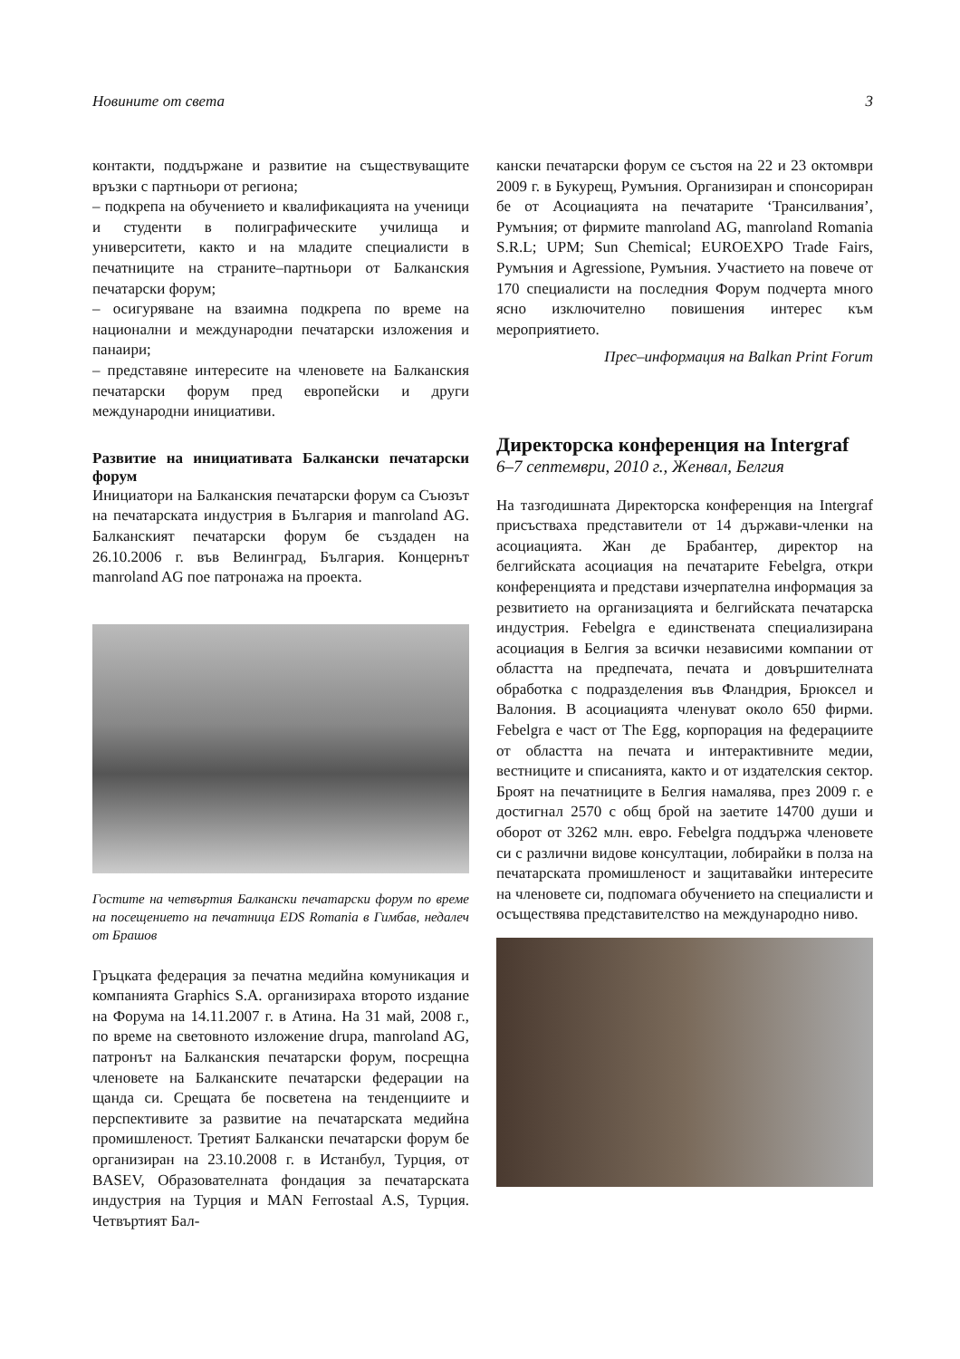Новините от света 3
контакти, поддържане и развитие на съществуващите връзки с партньори от региона;
– подкрепа на обучението и квалификацията на ученици и студенти в полиграфическите училища и университети, както и на младите специалисти в печатниците на страните–партньори от Балканския печатарски форум;
– осигуряване на взаимна подкрепа по време на национални и международни печатарски изложения и панаири;
– представяне интересите на членовете на Балканския печатарски форум пред европейски и други международни инициативи.
Развитие на инициативата Балкански печатарски форум
Инициатори на Балканския печатарски форум са Съюзът на печатарската индустрия в България и manroland AG. Балканският печатарски форум бе създаден на 26.10.2006 г. във Велинград, България. Концернът manroland AG пое патронажа на проекта.
Гостите на четвъртия Балкански печатарски форум по време на посещението на печатница EDS Romania в Гимбав, недалеч от Брашов
Гръцката федерация за печатна медийна комуникация и компанията Graphics S.A. организираха второто издание на Форума на 14.11.2007 г. в Атина. На 31 май, 2008 г., по време на световното изложение drupa, manroland AG, патронът на Балканския печатарски форум, посрещна членовете на Балканските печатарски федерации на щанда си. Срещата бе посветена на тенденциите и перспективите за развитие на печатарската медийна промишленост. Третият Балкански печатарски форум бе организиран на 23.10.2008 г. в Истанбул, Турция, от BASEV, Образователната фондация за печатарската индустрия на Турция и MAN Ferrostaal A.S, Турция. Четвъртият Бал-
кански печатарски форум се състоя на 22 и 23 октомври 2009 г. в Букурещ, Румъния. Организиран и спонсориран бе от Асоциацията на печатарите ‘Трансилвания’, Румъния; от фирмите manroland AG, manroland Romania S.R.L; UPM; Sun Chemical; EUROEXPO Trade Fairs, Румъния и Agressione, Румъния. Участието на повече от 170 специалисти на последния Форум подчерта много ясно изключително повишения интерес към мероприятието.
Прес–информация на Balkan Print Forum
Директорска конференция на Intergraf
6–7 септември, 2010 г., Женвал, Белгия
На тазгодишната Директорска конференция на Intergraf присъстваха представители от 14 държави-членки на асоциацията. Жан де Брабантер, директор на белгийската асоциация на печатарите Febelgra, откри конференцията и представи изчерпателна информация за резвитието на организацията и белгийската печатарска индустрия. Febelgra е единствената специализирана асоциация в Белгия за всички независими компании от областта на предпечата, печата и довършителната обработка с подразделения във Фландрия, Брюксел и Валония. В асоциацията членуват около 650 фирми. Febelgra е част от The Egg, корпорация на федерациите от областта на печата и интерактивните медии, вестниците и списанията, както и от издателския сектор. Броят на печатниците в Белгия намалява, през 2009 г. е достигнал 2570 с общ брой на заетите 14700 души и оборот от 3262 млн. евро. Febelgra поддържа членовете си с различни видове консултации, лобирайки в полза на печатарската промишленост и защитавайки интересите на членовете си, подпомага обучението на специалисти и осъществява представителство на международно ниво.